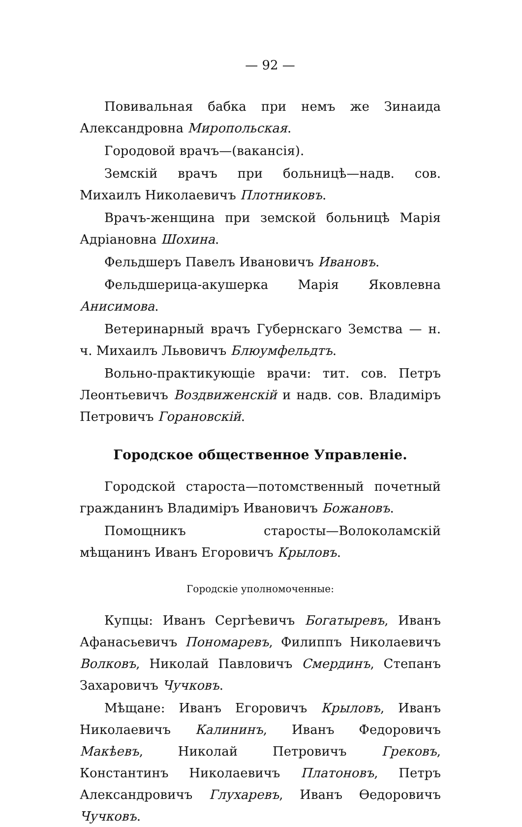— 92 —
Повивальная бабка при немъ же Зинаида Александровна Миропольская.
Городовой врачъ—(вакансія).
Земскій врачъ при больницѣ—надв. сов. Михаилъ Николаевичъ Плотниковъ.
Врачъ-женщина при земской больницѣ Марія Адріановна Шохина.
Фельдшеръ Павелъ Ивановичъ Ивановъ.
Фельдшерица-акушерка Марія Яковлевна Анисимова.
Ветеринарный врачъ Губернскаго Земства — н. ч. Михаилъ Львовичъ Блюумфельдтъ.
Вольно-практикующіе врачи: тит. сов. Петръ Леонтьевичъ Воздвиженскій и надв. сов. Владиміръ Петровичъ Горановскій.
Городское общественное Управленіе.
Городской староста—потомственный почетный гражданинъ Владиміръ Ивановичъ Божановъ.
Помощникъ старосты—Волоколамскій мѣщанинъ Иванъ Егоровичъ Крыловъ.
Городскіе уполномоченные:
Купцы: Иванъ Сергѣевичъ Богатыревъ, Иванъ Афанасьевичъ Пономаревъ, Филиппъ Николаевичъ Волковъ, Николай Павловичъ Смердинъ, Степанъ Захаровичъ Чучковъ.
Мѣщане: Иванъ Егоровичъ Крыловъ, Иванъ Николаевичъ Калининъ, Иванъ Федоровичъ Макѣевъ, Николай Петровичъ Грековъ, Константинъ Николаевичъ Платоновъ, Петръ Александровичъ Глухаревъ, Иванъ Ѳедоровичъ Чучковъ.